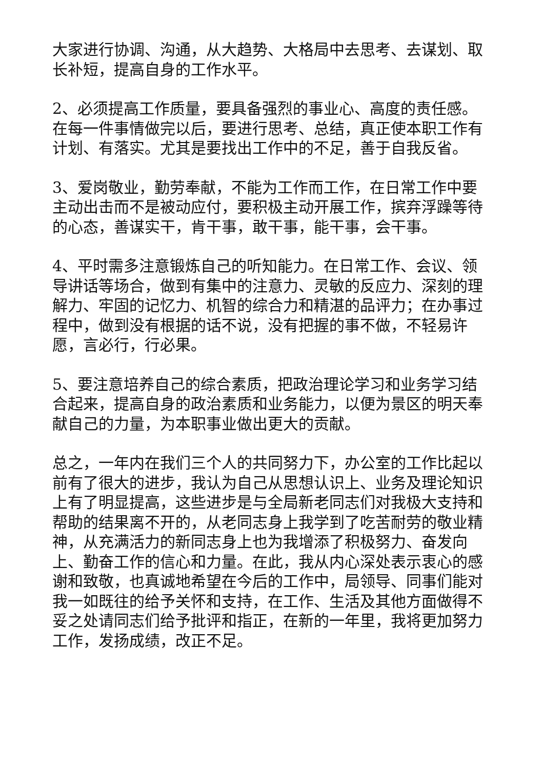大家进行协调、沟通，从大趋势、大格局中去思考、去谋划、取长补短，提高自身的工作水平。
2、必须提高工作质量，要具备强烈的事业心、高度的责任感。在每一件事情做完以后，要进行思考、总结，真正使本职工作有计划、有落实。尤其是要找出工作中的不足，善于自我反省。
3、爱岗敬业，勤劳奉献，不能为工作而工作，在日常工作中要主动出击而不是被动应付，要积极主动开展工作，摈弃浮躁等待的心态，善谋实干，肯干事，敢干事，能干事，会干事。
4、平时需多注意锻炼自己的听知能力。在日常工作、会议、领导讲话等场合，做到有集中的注意力、灵敏的反应力、深刻的理解力、牢固的记忆力、机智的综合力和精湛的品评力；在办事过程中，做到没有根据的话不说，没有把握的事不做，不轻易许愿，言必行，行必果。
5、要注意培养自己的综合素质，把政治理论学习和业务学习结合起来，提高自身的政治素质和业务能力，以便为景区的明天奉献自己的力量，为本职事业做出更大的贡献。
总之，一年内在我们三个人的共同努力下，办公室的工作比起以前有了很大的进步，我认为自己从思想认识上、业务及理论知识上有了明显提高，这些进步是与全局新老同志们对我极大支持和帮助的结果离不开的，从老同志身上我学到了吃苦耐劳的敬业精神，从充满活力的新同志身上也为我增添了积极努力、奋发向上、勤奋工作的信心和力量。在此，我从内心深处表示衷心的感谢和致敬，也真诚地希望在今后的工作中，局领导、同事们能对我一如既往的给予关怀和支持，在工作、生活及其他方面做得不妥之处请同志们给予批评和指正，在新的一年里，我将更加努力工作，发扬成绩，改正不足。